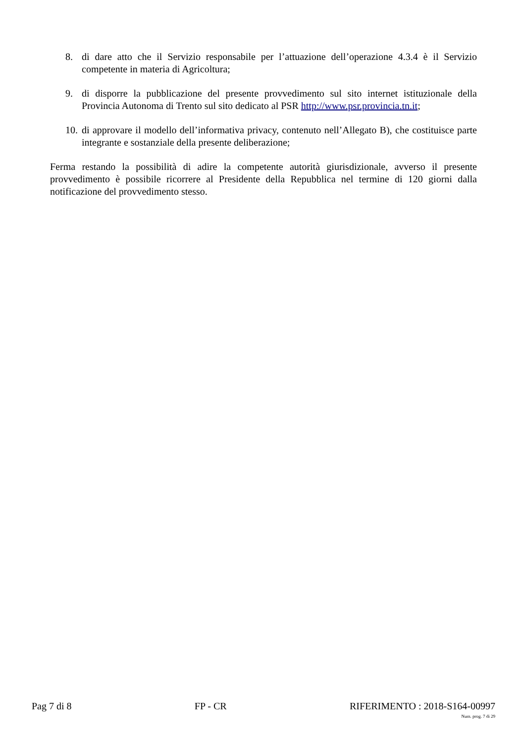8. di dare atto che il Servizio responsabile per l’attuazione dell’operazione 4.3.4 è il Servizio competente in materia di Agricoltura;
9. di disporre la pubblicazione del presente provvedimento sul sito internet istituzionale della Provincia Autonoma di Trento sul sito dedicato al PSR http://www.psr.provincia.tn.it;
10. di approvare il modello dell’informativa privacy, contenuto nell’Allegato B), che costituisce parte integrante e sostanziale della presente deliberazione;
Ferma restando la possibilità di adire la competente autorità giurisdizionale, avverso il presente provvedimento è possibile ricorrere al Presidente della Repubblica nel termine di 120 giorni dalla notificazione del provvedimento stesso.
Pag 7 di 8 FP - CR RIFERIMENTO : 2018-S164-00997
Num. prog. 7 di 29